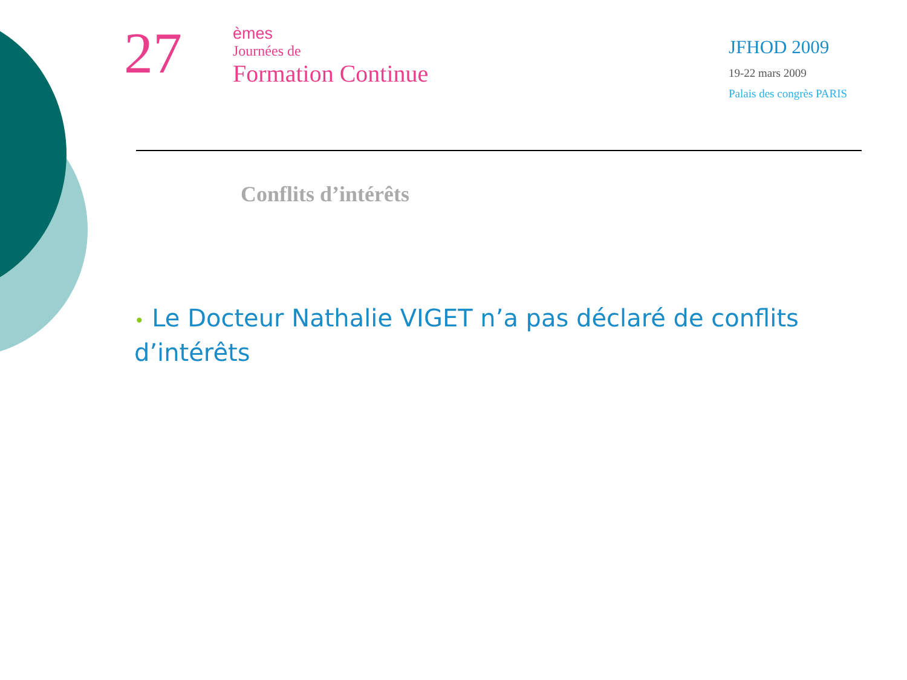27
èmes
Journées de
Formation Continue
JFHOD 2009
19-22 mars 2009
Palais des congrès PARIS
Conflits d’intérêts
• Le Docteur Nathalie VIGET n’a pas déclaré de conflits d’intérêts